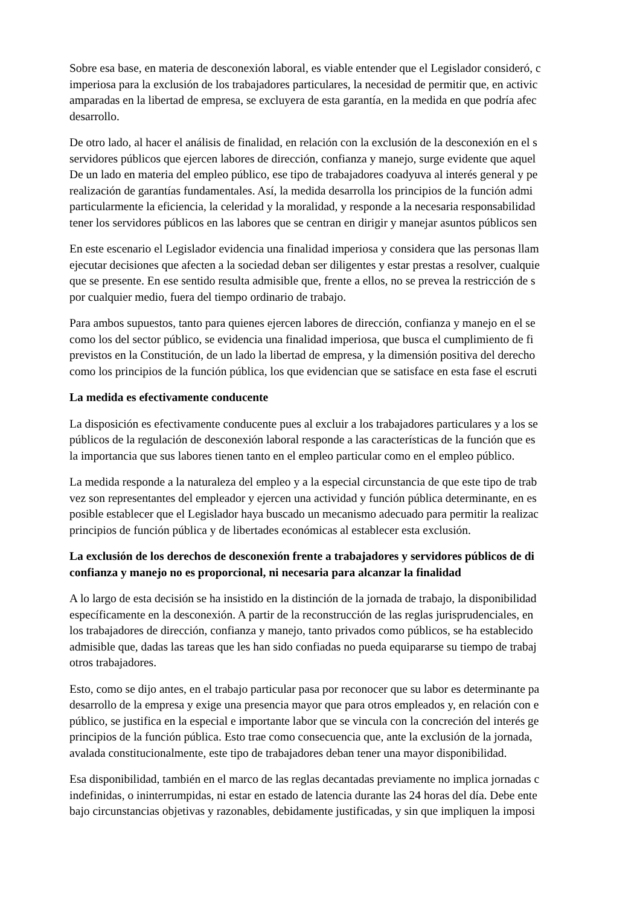Sobre esa base, en materia de desconexión laboral, es viable entender que el Legislador consideró, c
imperiosa para la exclusión de los trabajadores particulares, la necesidad de permitir que, en activic
amparadas en la libertad de empresa, se excluyera de esta garantía, en la medida en que podría afec
desarrollo.
De otro lado, al hacer el análisis de finalidad, en relación con la exclusión de la desconexión en el s
servidores públicos que ejercen labores de dirección, confianza y manejo, surge evidente que aquel
De un lado en materia del empleo público, ese tipo de trabajadores coadyuva al interés general y pe
realización de garantías fundamentales. Así, la medida desarrolla los principios de la función admi
particularmente la eficiencia, la celeridad y la moralidad, y responde a la necesaria responsabilidad
tener los servidores públicos en las labores que se centran en dirigir y manejar asuntos públicos sen
En este escenario el Legislador evidencia una finalidad imperiosa y considera que las personas llam
ejecutar decisiones que afecten a la sociedad deban ser diligentes y estar prestas a resolver, cualquie
que se presente. En ese sentido resulta admisible que, frente a ellos, no se prevea la restricción de s
por cualquier medio, fuera del tiempo ordinario de trabajo.
Para ambos supuestos, tanto para quienes ejercen labores de dirección, confianza y manejo en el se
como los del sector público, se evidencia una finalidad imperiosa, que busca el cumplimiento de fi
previstos en la Constitución, de un lado la libertad de empresa, y la dimensión positiva del derecho
como los principios de la función pública, los que evidencian que se satisface en esta fase el escruti
La medida es efectivamente conducente
La disposición es efectivamente conducente pues al excluir a los trabajadores particulares y a los se
públicos de la regulación de desconexión laboral responde a las características de la función que es
la importancia que sus labores tienen tanto en el empleo particular como en el empleo público.
La medida responde a la naturaleza del empleo y a la especial circunstancia de que este tipo de trab
vez son representantes del empleador y ejercen una actividad y función pública determinante, en es
posible establecer que el Legislador haya buscado un mecanismo adecuado para permitir la realizac
principios de función pública y de libertades económicas al establecer esta exclusión.
La exclusión de los derechos de desconexión frente a trabajadores y servidores públicos de di
confianza y manejo no es proporcional, ni necesaria para alcanzar la finalidad
A lo largo de esta decisión se ha insistido en la distinción de la jornada de trabajo, la disponibilidad
específicamente en la desconexión. A partir de la reconstrucción de las reglas jurisprudenciales, en
los trabajadores de dirección, confianza y manejo, tanto privados como públicos, se ha establecido
admisible que, dadas las tareas que les han sido confiadas no pueda equipararse su tiempo de trabaj
otros trabajadores.
Esto, como se dijo antes, en el trabajo particular pasa por reconocer que su labor es determinante pa
desarrollo de la empresa y exige una presencia mayor que para otros empleados y, en relación con e
público, se justifica en la especial e importante labor que se vincula con la concreción del interés ge
principios de la función pública. Esto trae como consecuencia que, ante la exclusión de la jornada,
avalada constitucionalmente, este tipo de trabajadores deban tener una mayor disponibilidad.
Esa disponibilidad, también en el marco de las reglas decantadas previamente no implica jornadas c
indefinidas, o ininterrumpidas, ni estar en estado de latencia durante las 24 horas del día. Debe ente
bajo circunstancias objetivas y razonables, debidamente justificadas, y sin que impliquen la imposi